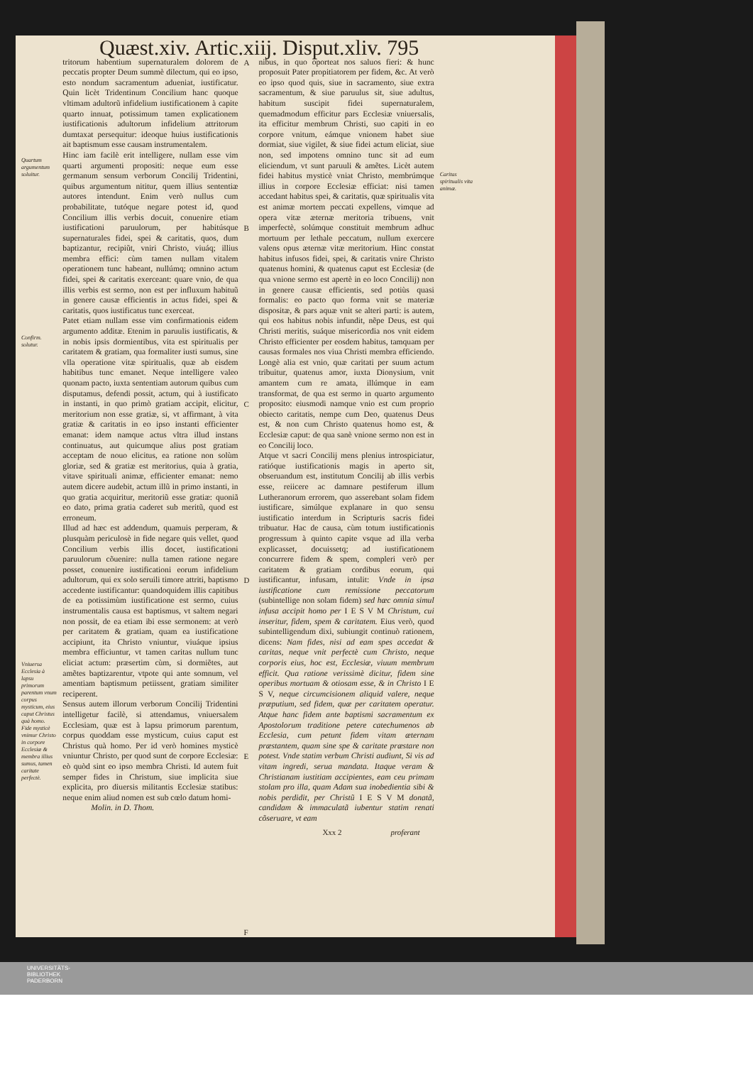Quæst.xiv. Artic.xiij. Disput.xliv. 795
Quartum argumentum soluitur.
Confirm. solutur.
Vniuersa Ecclesia à lapsu primorum parentum vnum corpus mysticum, eius caput Christus quà homo. Fide mysticè vnimur Christo in corpore Ecclesiæ & membra illius sumus, tamen caritate perfectè.
tritorum habentium supernaturalem dolorem de peccatis propter Deum summè dilectum, qui eo ipso, esto nondum sacramentum adueniat, iustificatur. Quin licèt Tridentinum Concilium hanc quoque vltimam adultorũ infidelium iustificationem à capite quarto innuat, potissimum tamen explicationem iustificationis adultorum infidelium attritorum dumtaxat persequitur: ideoque huius iustificationis ait baptismum esse causam instrumentalem.
Hinc iam facilè erit intelligere, nullam esse vim quarti argumenti propositi: neque eum esse germanum sensum verborum Concilij Tridentini, quibus argumentum nititur, quem illius sententiæ autores intendunt. Enim verò nullus cum probabilitate, tutóque negare potest id, quod Concilium illis verbis docuit, conuenire etiam iustificationi paruulorum, per habitúsque supernaturales fidei, spei & caritatis, quos, dum baptizantur, recipiũt, vniri Christo, viuáq; illius membra effici: cùm tamen nullam vitalem operationem tunc habeant, nullúmq; omnino actum fidei, spei & caritatis exerceant: quare vnio, de qua illis verbis est sermo, non est per influxum habituũ in genere causæ efficientis in actus fidei, spei & caritatis, quos iustificatus tunc exerceat.
Patet etiam nullam esse vim confirmationis eidem argumento additæ. Etenim in paruulis iustificatis, & in nobis ipsis dormientibus, vita est spiritualis per caritatem & gratiam, qua formaliter iusti sumus, sine vlla operatione vitæ spiritualis, quæ ab eisdem habitibus tunc emanet. Neque intelligere valeo quonam pacto, iuxta sententiam autorum quibus cum disputamus, defendi possit, actum, qui à iustificato in instanti, in quo primò gratiam accipit, elicitur, meritorium non esse gratiæ, si, vt affirmant, à vita gratiæ & caritatis in eo ipso instanti efficienter emanat: idem namque actus vltra illud instans continuatus, aut quicumque alius post gratiam acceptam de nouo elicitus, ea ratione non solùm gloriæ, sed & gratiæ est meritorius, quia à gratia, vitave spirituali animæ, efficienter emanat: nemo autem dicere audebit, actum illũ in primo instanti, in quo gratia acquiritur, meritoriũ esse gratiæ: quoniã eo dato, prima gratia caderet sub meritũ, quod est erroneum.
Illud ad hæc est addendum, quamuis perperam, & plusquàm periculosè in fide negare quis vellet, quod Concilium verbis illis docet, iustificationi paruulorum cõuenire: nulla tamen ratione negare posset, conuenire iustificationi eorum infidelium adultorum, qui ex solo seruili timore attriti, baptismo accedente iustificantur: quandoquidem illis capitibus de ea potissimùm iustificatione est sermo, cuius instrumentalis causa est baptismus, vt saltem negari non possit, de ea etiam ibi esse sermonem: at verò per caritatem & gratiam, quam ea iustificatione accipiunt, ita Christo vniuntur, viuáque ipsius membra efficiuntur, vt tamen caritas nullum tunc eliciat actum: præsertim cùm, si dormiẽtes, aut amẽtes baptizarentur, vtpote qui ante somnum, vel amentiam baptismum petiissent, gratiam similiter reciperent.
Sensus autem illorum verborum Concilij Tridentini intelligetur facilè, si attendamus, vniuersalem Ecclesiam, quæ est à lapsu primorum parentum, corpus quoddam esse mysticum, cuius caput est Christus quà homo. Per id verò homines mysticè vniuntur Christo, per quod sunt de corpore Ecclesiæ: eò quòd sint eo ipso membra Christi. Id autem fuit semper fides in Christum, siue implicita siue explicita, pro diuersis militantis Ecclesiæ statibus: neque enim aliud nomen est sub cœlo datum homi-
Molin. in D. Thom.
A
B
C
D
E
F
nibus, in quo oporteat nos saluos fieri: & hunc proposuit Pater propitiatorem per fidem, &c. At verò eo ipso quod quis, siue in sacramento, siue extra sacramentum, & siue paruulus sit, siue adultus, habitum suscipit fidei supernaturalem, quemadmodum efficitur pars Ecclesiæ vniuersalis, ita efficitur membrum Christi, suo capiti in eo corpore vnitum, eámque vnionem habet siue dormiat, siue vigilet, & siue fidei actum eliciat, siue non, sed impotens omnino tunc sit ad eum eliciendum, vt sunt paruuli & amẽtes. Licèt autem fidei habitus mysticè vniat Christo, membrúmque illius in corpore Ecclesiæ efficiat: nisi tamen accedant habitus spei, & caritatis, quæ spiritualis vita est animæ mortem peccati expellens, vimque ad opera vitæ æternæ meritoria tribuens, vnit imperfectè, solúmque constituit membrum adhuc mortuum per lethale peccatum, nullum exercere valens opus æternæ vitæ meritorium. Hinc constat habitus infusos fidei, spei, & caritatis vnire Christo quatenus homini, & quatenus caput est Ecclesiæ (de qua vnione sermo est apertè in eo loco Concilij) non in genere causæ efficientis, sed potiùs quasi formalis: eo pacto quo forma vnit se materiæ dispositæ, & pars aquæ vnit se alteri parti: is autem, qui eos habitus nobis infundit, nẽpe Deus, est qui Christi meritis, suáque misericordia nos vnit eidem Christo efficienter per eosdem habitus, tamquam per causas formales nos viua Christi membra efficiendo. Longè alia est vnio, quæ caritati per suum actum tribuitur, quatenus amor, iuxta Dionysium, vnit amantem cum re amata, illúmque in eam transformat, de qua est sermo in quarto argumento proposito: eiusmodi namque vnio est cum proprio obiecto caritatis, nempe cum Deo, quatenus Deus est, & non cum Christo quatenus homo est, & Ecclesiæ caput: de qua sanè vnione sermo non est in eo Concilij loco.
Atque vt sacri Concilij mens plenius introspiciatur, ratióque iustificationis magis in aperto sit, obseruandum est, institutum Concilij ab illis verbis esse, reiicere ac damnare pestiferum illum Lutheranorum errorem, quo asserebant solam fidem iustificare, simúlque explanare in quo sensu iustificatio interdum in Scripturis sacris fidei tribuatur. Hac de causa, cùm totum iustificationis progressum à quinto capite vsque ad illa verba explicasset, docuissetq; ad iustificationem concurrere fidem & spem, compleri verò per caritatem & gratiam cordibus eorum, qui iustificantur, infusam, intulit: Vnde in ipsa iustificatione cum remissione peccatorum (subintellige non solam fidem) sed hæc omnia simul infusa accipit homo per I E S V M Christum, cui inseritur, fidem, spem & caritatem. Eius verò, quod subintelligendum dixi, subiungit continuò rationem, dicens: Nam fides, nisi ad eam spes accedat & caritas, neque vnit perfectè cum Christo, neque corporis eius, hoc est, Ecclesiæ, viuum membrum efficit. Qua ratione verissimè dicitur, fidem sine operibus mortuam & otiosam esse, & in Christo I E S V, neque circumcisionem aliquid valere, neque præputium, sed fidem, quæ per caritatem operatur. Atque hanc fidem ante baptismi sacramentum ex Apostolorum traditione petere catechumenos ab Ecclesia, cum petunt fidem vitam æternam præstantem, quam sine spe & caritate præstare non potest. Vnde statim verbum Christi audiunt, Si vis ad vitam ingredi, serua mandata. Itaque veram & Christianam iustitiam accipientes, eam ceu primam stolam pro illa, quam Adam sua inobedientia sibi & nobis perdidit, per Christũ I E S V M donatã, candidam & immaculatã iubentur statim renati cõseruare, vt eam
Xxx 2 proferant
Caritas spiritualis vita animæ.
UNIVERSITÄTS-
BIBLIOTHEK
PADERBORN